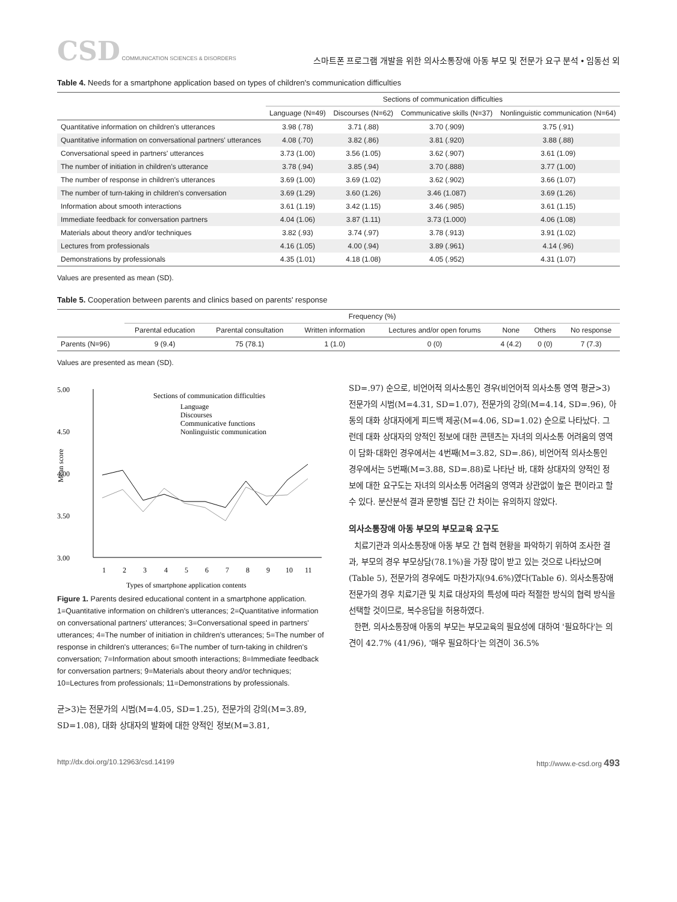CSD COMMUNICATION SCIENCES & DISORDERS
스마트폰 프로그램 개발을 위한 의사소통장애 아동 부모 및 전문가 요구 분석 • 임동선 외
Table 4. Needs for a smartphone application based on types of children's communication difficulties
| | Sections of communication difficulties | | | |
| --- | --- | --- | --- | --- |
| | Language (N=49) | Discourses (N=62) | Communicative skills (N=37) | Nonlinguistic communication (N=64) |
| Quantitative information on children's utterances | 3.98 (.78) | 3.71 (.88) | 3.70 (.909) | 3.75 (.91) |
| Quantitative information on conversational partners' utterances | 4.08 (.70) | 3.82 (.86) | 3.81 (.920) | 3.88 (.88) |
| Conversational speed in partners' utterances | 3.73 (1.00) | 3.56 (1.05) | 3.62 (.907) | 3.61 (1.09) |
| The number of initiation in children's utterance | 3.78 (.94) | 3.85 (.94) | 3.70 (.888) | 3.77 (1.00) |
| The number of response in children's utterances | 3.69 (1.00) | 3.69 (1.02) | 3.62 (.902) | 3.66 (1.07) |
| The number of turn-taking in children's conversation | 3.69 (1.29) | 3.60 (1.26) | 3.46 (1.087) | 3.69 (1.26) |
| Information about smooth interactions | 3.61 (1.19) | 3.42 (1.15) | 3.46 (.985) | 3.61 (1.15) |
| Immediate feedback for conversation partners | 4.04 (1.06) | 3.87 (1.11) | 3.73 (1.000) | 4.06 (1.08) |
| Materials about theory and/or techniques | 3.82 (.93) | 3.74 (.97) | 3.78 (.913) | 3.91 (1.02) |
| Lectures from professionals | 4.16 (1.05) | 4.00 (.94) | 3.89 (.961) | 4.14 (.96) |
| Demonstrations by professionals | 4.35 (1.01) | 4.18 (1.08) | 4.05 (.952) | 4.31 (1.07) |
Values are presented as mean (SD).
Table 5. Cooperation between parents and clinics based on parents' response
| | Frequency (%) | | | | | | |
| --- | --- | --- | --- | --- | --- | --- | --- |
| | Parental education | Parental consultation | Written information | Lectures and/or open forums | None | Others | No response |
| Parents (N=96) | 9 (9.4) | 75 (78.1) | 1 (1.0) | 0 (0) | 4 (4.2) | 0 (0) | 7 (7.3) |
Values are presented as mean (SD).
5.00
4.50
4.00
3.50
3.00
Mean score
Sections of communication difficulties
Language
Discourses
Communicative functions
Nonlinguistic communication
1
2
3
4
5
6
7
8
9
10
11
Types of smartphone application contents
Figure 1. Parents desired educational content in a smartphone application. 1=Quantitative information on children's utterances; 2=Quantitative information on conversational partners' utterances; 3=Conversational speed in partners' utterances; 4=The number of initiation in children's utterances; 5=The number of response in children's utterances; 6=The number of turn-taking in children's conversation; 7=Information about smooth interactions; 8=Immediate feedback for conversation partners; 9=Materials about theory and/or techniques; 10=Lectures from professionals; 11=Demonstrations by professionals.
균>3)는 전문가의 시범(M=4.05, SD=1.25), 전문가의 강의(M=3.89, SD=1.08), 대화 상대자의 발화에 대한 양적인 정보(M=3.81,
SD=.97) 순으로, 비언어적 의사소통인 경우(비언어적 의사소통 영역 평균>3) 전문가의 시범(M=4.31, SD=1.07), 전문가의 강의(M=4.14, SD=.96), 아동의 대화 상대자에게 피드백 제공(M=4.06, SD=1.02) 순으로 나타났다. 그런데 대화 상대자의 양적인 정보에 대한 콘텐츠는 자녀의 의사소통 어려움의 영역이 담화·대화인 경우에서는 4번째(M=3.82, SD=.86), 비언어적 의사소통인 경우에서는 5번째(M=3.88, SD=.88)로 나타난 바, 대화 상대자의 양적인 정보에 대한 요구도는 자녀의 의사소통 어려움의 영역과 상관없이 높은 편이라고 할 수 있다. 분산분석 결과 문항별 집단 간 차이는 유의하지 않았다.
의사소통장애 아동 부모의 부모교육 요구도
치료기관과 의사소통장애 아동 부모 간 협력 현황을 파악하기 위하여 조사한 결과, 부모의 경우 부모상담(78.1%)을 가장 많이 받고 있는 것으로 나타났으며(Table 5), 전문가의 경우에도 마찬가지(94.6%)였다(Table 6). 의사소통장애 전문가의 경우 치료기관 및 치료 대상자의 특성에 따라 적절한 방식의 협력 방식을 선택할 것이므로, 복수응답을 허용하였다.
한편, 의사소통장애 아동의 부모는 부모교육의 필요성에 대하여 '필요하다'는 의견이 42.7% (41/96), '매우 필요하다'는 의견이 36.5%
http://dx.doi.org/10.12963/csd.14199 http://www.e-csd.org 493